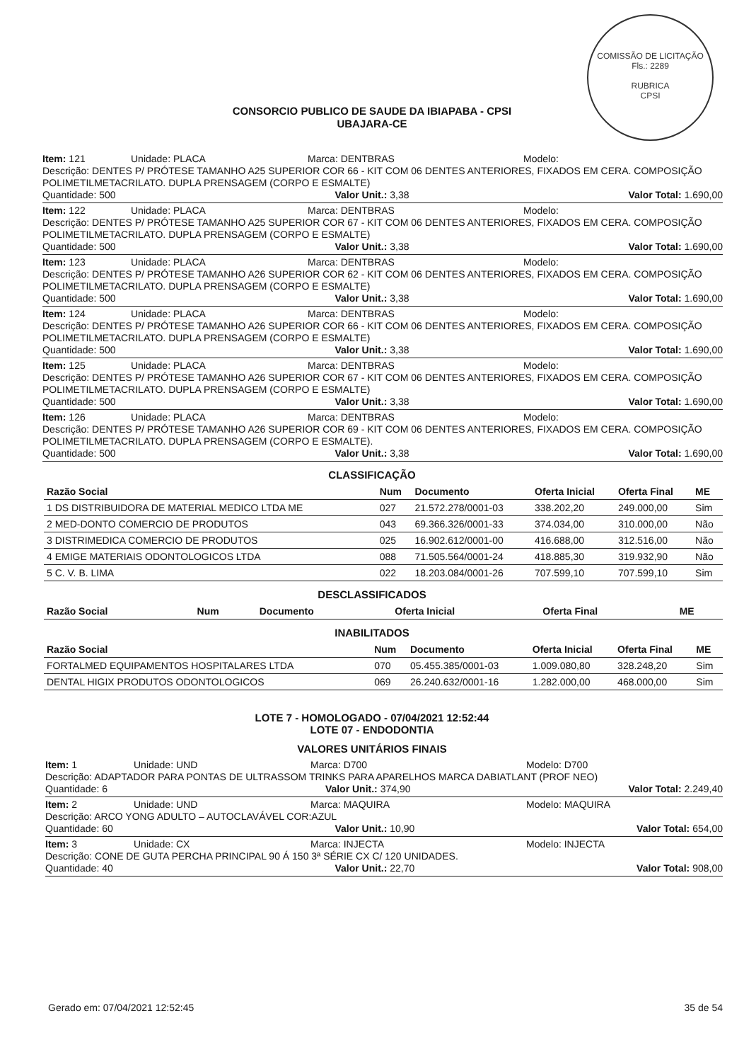COMISSÃO DE LICITAÇÃO
Fls.: 2289
RUBRICA
CPSI
CONSORCIO PUBLICO DE SAUDE DA IBIAPABA - CPSI
UBAJARA-CE
Item: 121 Unidade: PLACA Marca: DENTBRAS Modelo:
Descrição: DENTES P/ PRÓTESE TAMANHO A25 SUPERIOR COR 66 - KIT COM 06 DENTES ANTERIORES, FIXADOS EM CERA. COMPOSIÇÃO POLIMETILMETACRILATO. DUPLA PRENSAGEM (CORPO E ESMALTE)
Quantidade: 500 Valor Unit.: 3,38 Valor Total: 1.690,00
Item: 122 Unidade: PLACA Marca: DENTBRAS Modelo:
Descrição: DENTES P/ PRÓTESE TAMANHO A25 SUPERIOR COR 67 - KIT COM 06 DENTES ANTERIORES, FIXADOS EM CERA. COMPOSIÇÃO POLIMETILMETACRILATO. DUPLA PRENSAGEM (CORPO E ESMALTE)
Quantidade: 500 Valor Unit.: 3,38 Valor Total: 1.690,00
Item: 123 Unidade: PLACA Marca: DENTBRAS Modelo:
Descrição: DENTES P/ PRÓTESE TAMANHO A26 SUPERIOR COR 62 - KIT COM 06 DENTES ANTERIORES, FIXADOS EM CERA. COMPOSIÇÃO POLIMETILMETACRILATO. DUPLA PRENSAGEM (CORPO E ESMALTE)
Quantidade: 500 Valor Unit.: 3,38 Valor Total: 1.690,00
Item: 124 Unidade: PLACA Marca: DENTBRAS Modelo:
Descrição: DENTES P/ PRÓTESE TAMANHO A26 SUPERIOR COR 66 - KIT COM 06 DENTES ANTERIORES, FIXADOS EM CERA. COMPOSIÇÃO POLIMETILMETACRILATO. DUPLA PRENSAGEM (CORPO E ESMALTE)
Quantidade: 500 Valor Unit.: 3,38 Valor Total: 1.690,00
Item: 125 Unidade: PLACA Marca: DENTBRAS Modelo:
Descrição: DENTES P/ PRÓTESE TAMANHO A26 SUPERIOR COR 67 - KIT COM 06 DENTES ANTERIORES, FIXADOS EM CERA. COMPOSIÇÃO POLIMETILMETACRILATO. DUPLA PRENSAGEM (CORPO E ESMALTE)
Quantidade: 500 Valor Unit.: 3,38 Valor Total: 1.690,00
Item: 126 Unidade: PLACA Marca: DENTBRAS Modelo:
Descrição: DENTES P/ PRÓTESE TAMANHO A26 SUPERIOR COR 69 - KIT COM 06 DENTES ANTERIORES, FIXADOS EM CERA. COMPOSIÇÃO POLIMETILMETACRILATO. DUPLA PRENSAGEM (CORPO E ESMALTE).
Quantidade: 500 Valor Unit.: 3,38 Valor Total: 1.690,00
CLASSIFICAÇÃO
| Razão Social | Num | Documento | Oferta Inicial | Oferta Final | ME |
| --- | --- | --- | --- | --- | --- |
| 1 DS DISTRIBUIDORA DE MATERIAL MEDICO LTDA ME | 027 | 21.572.278/0001-03 | 338.202,20 | 249.000,00 | Sim |
| 2 MED-DONTO COMERCIO DE PRODUTOS | 043 | 69.366.326/0001-33 | 374.034,00 | 310.000,00 | Não |
| 3 DISTRIMEDICA COMERCIO DE PRODUTOS | 025 | 16.902.612/0001-00 | 416.688,00 | 312.516,00 | Não |
| 4 EMIGE MATERIAIS ODONTOLOGICOS LTDA | 088 | 71.505.564/0001-24 | 418.885,30 | 319.932,90 | Não |
| 5 C. V. B. LIMA | 022 | 18.203.084/0001-26 | 707.599,10 | 707.599,10 | Sim |
DESCLASSIFICADOS
| Razão Social | Num | Documento | Oferta Inicial | Oferta Final | ME |
| --- | --- | --- | --- | --- | --- |
INABILITADOS
| Razão Social | Num | Documento | Oferta Inicial | Oferta Final | ME |
| --- | --- | --- | --- | --- | --- |
| FORTALMED EQUIPAMENTOS HOSPITALARES LTDA | 070 | 05.455.385/0001-03 | 1.009.080,80 | 328.248,20 | Sim |
| DENTAL HIGIX PRODUTOS ODONTOLOGICOS | 069 | 26.240.632/0001-16 | 1.282.000,00 | 468.000,00 | Sim |
LOTE 7 - HOMOLOGADO - 07/04/2021 12:52:44
LOTE 07 - ENDODONTIA
VALORES UNITÁRIOS FINAIS
Item: 1 Unidade: UND Marca: D700 Modelo: D700
Descrição: ADAPTADOR PARA PONTAS DE ULTRASSOM TRINKS PARA APARELHOS MARCA DABIATLANT (PROF NEO)
Quantidade: 6 Valor Unit.: 374,90 Valor Total: 2.249,40
Item: 2 Unidade: UND Marca: MAQUIRA Modelo: MAQUIRA
Descrição: ARCO YONG ADULTO – AUTOCLAVÁVEL COR:AZUL
Quantidade: 60 Valor Unit.: 10,90 Valor Total: 654,00
Item: 3 Unidade: CX Marca: INJECTA Modelo: INJECTA
Descrição: CONE DE GUTA PERCHA PRINCIPAL 90 Á 150 3ª SÉRIE CX C/ 120 UNIDADES.
Quantidade: 40 Valor Unit.: 22,70 Valor Total: 908,00
Gerado em: 07/04/2021 12:52:45 35 de 54